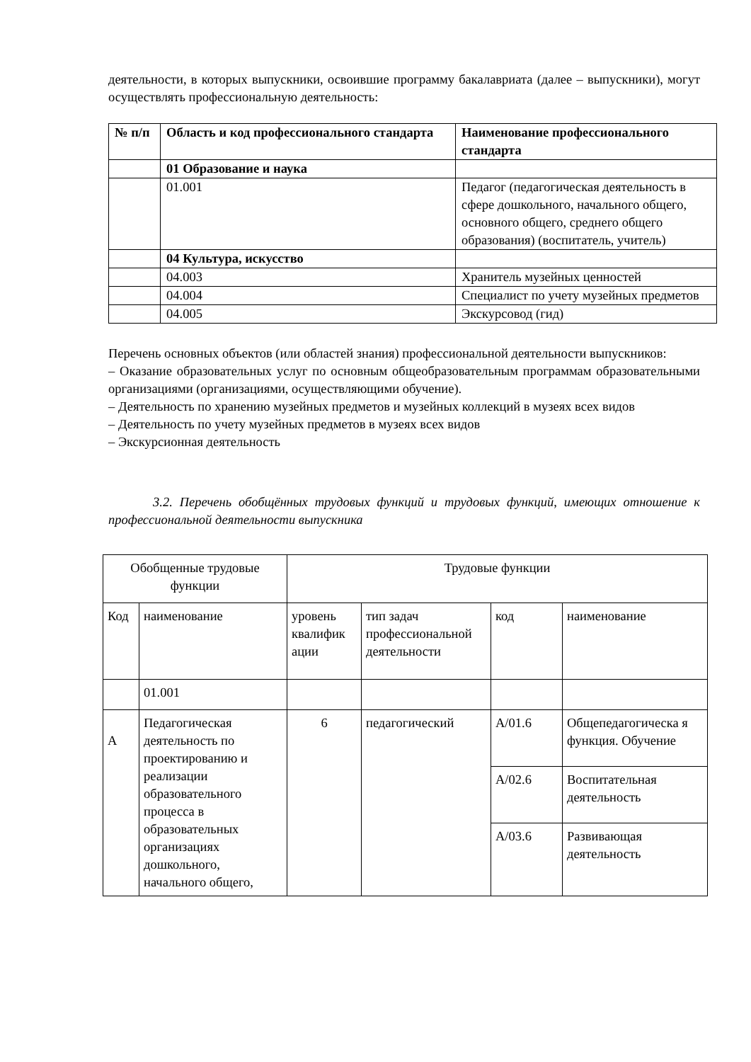деятельности, в которых выпускники, освоившие программу бакалавриата (далее – выпускники), могут осуществлять профессиональную деятельность:
| № п/п | Область и код профессионального стандарта | Наименование профессионального стандарта |
| --- | --- | --- |
| | 01 Образование и наука | |
| | 01.001 | Педагог (педагогическая деятельность в сфере дошкольного, начального общего, основного общего, среднего общего образования) (воспитатель, учитель) |
| | 04 Культура, искусство | |
| | 04.003 | Хранитель музейных ценностей |
| | 04.004 | Специалист по учету музейных предметов |
| | 04.005 | Экскурсовод (гид) |
Перечень основных объектов (или областей знания) профессиональной деятельности выпускников:
– Оказание образовательных услуг по основным общеобразовательным программам образовательными организациями (организациями, осуществляющими обучение).
– Деятельность по хранению музейных предметов и музейных коллекций в музеях всех видов
– Деятельность по учету музейных предметов в музеях всех видов
– Экскурсионная деятельность
3.2. Перечень обобщённых трудовых функций и трудовых функций, имеющих отношение к профессиональной деятельности выпускника
| Обобщенные трудовые функции | | Трудовые функции | | | |
| Код | наименование | уровень квалифик ации | тип задач профессиональной деятельности | код | наименование |
| | 01.001 | | | | |
| А | Педагогическая деятельность по проектированию и реализации образовательного процесса в образовательных организациях дошкольного, начального общего, | 6 | педагогический | А/01.6 | Общепедагогическа я функция. Обучение |
| | | | | А/02.6 | Воспитательная деятельность |
| | | | | А/03.6 | Развивающая деятельность |